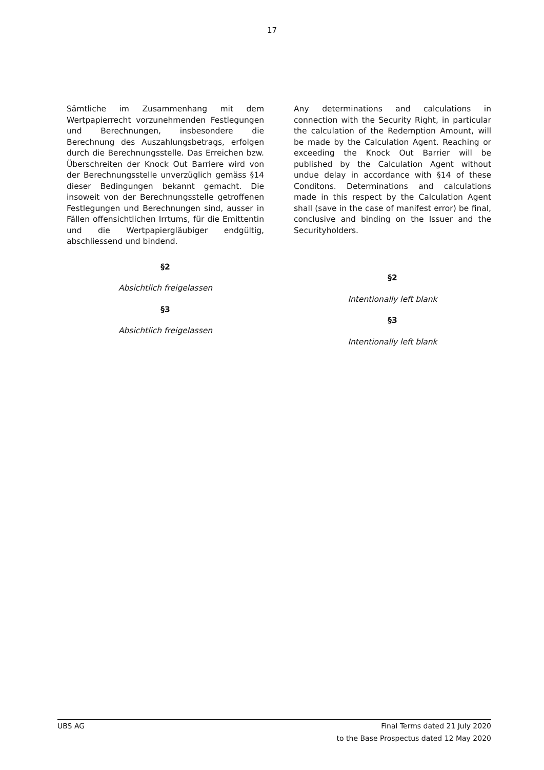17
Sämtliche im Zusammenhang mit dem Wertpapierrecht vorzunehmenden Festlegungen und Berechnungen, insbesondere die Berechnung des Auszahlungsbetrags, erfolgen durch die Berechnungsstelle. Das Erreichen bzw. Überschreiten der Knock Out Barriere wird von der Berechnungsstelle unverzüglich gemäss §14 dieser Bedingungen bekannt gemacht. Die insoweit von der Berechnungsstelle getroffenen Festlegungen und Berechnungen sind, ausser in Fällen offensichtlichen Irrtums, für die Emittentin und die Wertpapiergläubiger endgültig, abschliessend und bindend.
§2
Absichtlich freigelassen
§3
Absichtlich freigelassen
Any determinations and calculations in connection with the Security Right, in particular the calculation of the Redemption Amount, will be made by the Calculation Agent. Reaching or exceeding the Knock Out Barrier will be published by the Calculation Agent without undue delay in accordance with §14 of these Conditons. Determinations and calculations made in this respect by the Calculation Agent shall (save in the case of manifest error) be final, conclusive and binding on the Issuer and the Securityholders.
§2
Intentionally left blank
§3
Intentionally left blank
UBS AG Final Terms dated 21 July 2020
to the Base Prospectus dated 12 May 2020